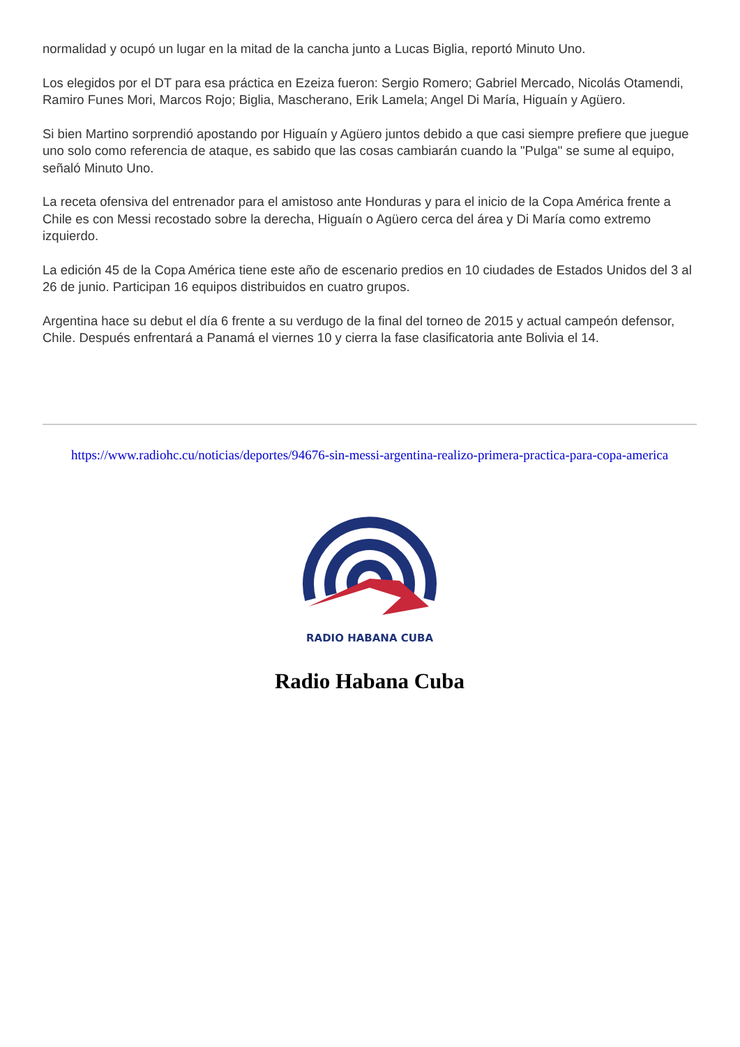normalidad y ocupó un lugar en la mitad de la cancha junto a Lucas Biglia, reportó Minuto Uno.
Los elegidos por el DT para esa práctica en Ezeiza fueron: Sergio Romero; Gabriel Mercado, Nicolás Otamendi, Ramiro Funes Mori, Marcos Rojo; Biglia, Mascherano, Erik Lamela; Angel Di María, Higuaín y Agüero.
Si bien Martino sorprendió apostando por Higuaín y Agüero juntos debido a que casi siempre prefiere que juegue uno solo como referencia de ataque, es sabido que las cosas cambiarán cuando la "Pulga" se sume al equipo, señaló Minuto Uno.
La receta ofensiva del entrenador para el amistoso ante Honduras y para el inicio de la Copa América frente a Chile es con Messi recostado sobre la derecha, Higuaín o Agüero cerca del área y Di María como extremo izquierdo.
La edición 45 de la Copa América tiene este año de escenario predios en 10 ciudades de Estados Unidos del 3 al 26 de junio. Participan 16 equipos distribuidos en cuatro grupos.
Argentina hace su debut el día 6 frente a su verdugo de la final del torneo de 2015 y actual campeón defensor, Chile. Después enfrentará a Panamá el viernes 10 y cierra la fase clasificatoria ante Bolivia el 14.
https://www.radiohc.cu/noticias/deportes/94676-sin-messi-argentina-realizo-primera-practica-para-copa-america
RADIO HABANA CUBA
Radio Habana Cuba